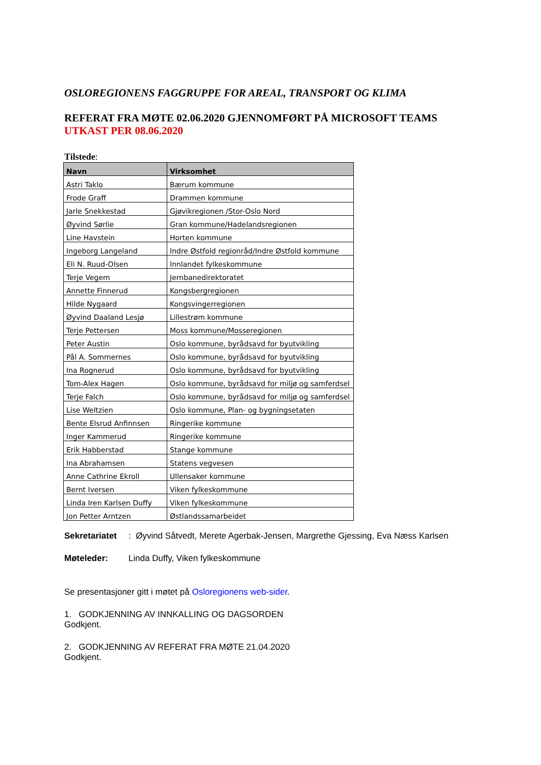OSLOREGIONENS FAGGRUPPE FOR AREAL, TRANSPORT OG KLIMA
REFERAT FRA MØTE 02.06.2020 GJENNOMFØRT PÅ MICROSOFT TEAMS
UTKAST PER 08.06.2020
Tilstede:
| Navn | Virksomhet |
| --- | --- |
| Astri Taklo | Bærum kommune |
| Frode Graff | Drammen kommune |
| Jarle Snekkestad | Gjøvikregionen /Stor-Oslo Nord |
| Øyvind Sørlie | Gran kommune/Hadelandsregionen |
| Line Havstein | Horten kommune |
| Ingeborg Langeland | Indre Østfold regionråd/Indre Østfold kommune |
| Eli N. Ruud-Olsen | Innlandet fylkeskommune |
| Terje Vegem | Jernbanedirektoratet |
| Annette Finnerud | Kongsbergregionen |
| Hilde Nygaard | Kongsvingerregionen |
| Øyvind Daaland Lesjø | Lillestrøm kommune |
| Terje Pettersen | Moss kommune/Mosseregionen |
| Peter Austin | Oslo kommune, byrådsavd for byutvikling |
| Pål A. Sommernes | Oslo kommune, byrådsavd for byutvikling |
| Ina Rognerud | Oslo kommune, byrådsavd for byutvikling |
| Tom-Alex Hagen | Oslo kommune, byrådsavd for miljø og samferdsel |
| Terje Falch | Oslo kommune, byrådsavd for miljø og samferdsel |
| Lise Weltzien | Oslo kommune, Plan- og bygningsetaten |
| Bente Elsrud Anfinnsen | Ringerike kommune |
| Inger Kammerud | Ringerike kommune |
| Erik Habberstad | Stange kommune |
| Ina Abrahamsen | Statens vegvesen |
| Anne Cathrine Ekroll | Ullensaker kommune |
| Bernt Iversen | Viken fylkeskommune |
| Linda Iren Karlsen Duffy | Viken fylkeskommune |
| Jon Petter Arntzen | Østlandssamarbeidet |
Sekretariatet: Øyvind Såtvedt, Merete Agerbak-Jensen, Margrethe Gjessing, Eva Næss Karlsen
Møteleder: Linda Duffy, Viken fylkeskommune
Se presentasjoner gitt i møtet på Osloregionens web-sider.
1. GODKJENNING AV INNKALLING OG DAGSORDEN
Godkjent.
2. GODKJENNING AV REFERAT FRA MØTE 21.04.2020
Godkjent.